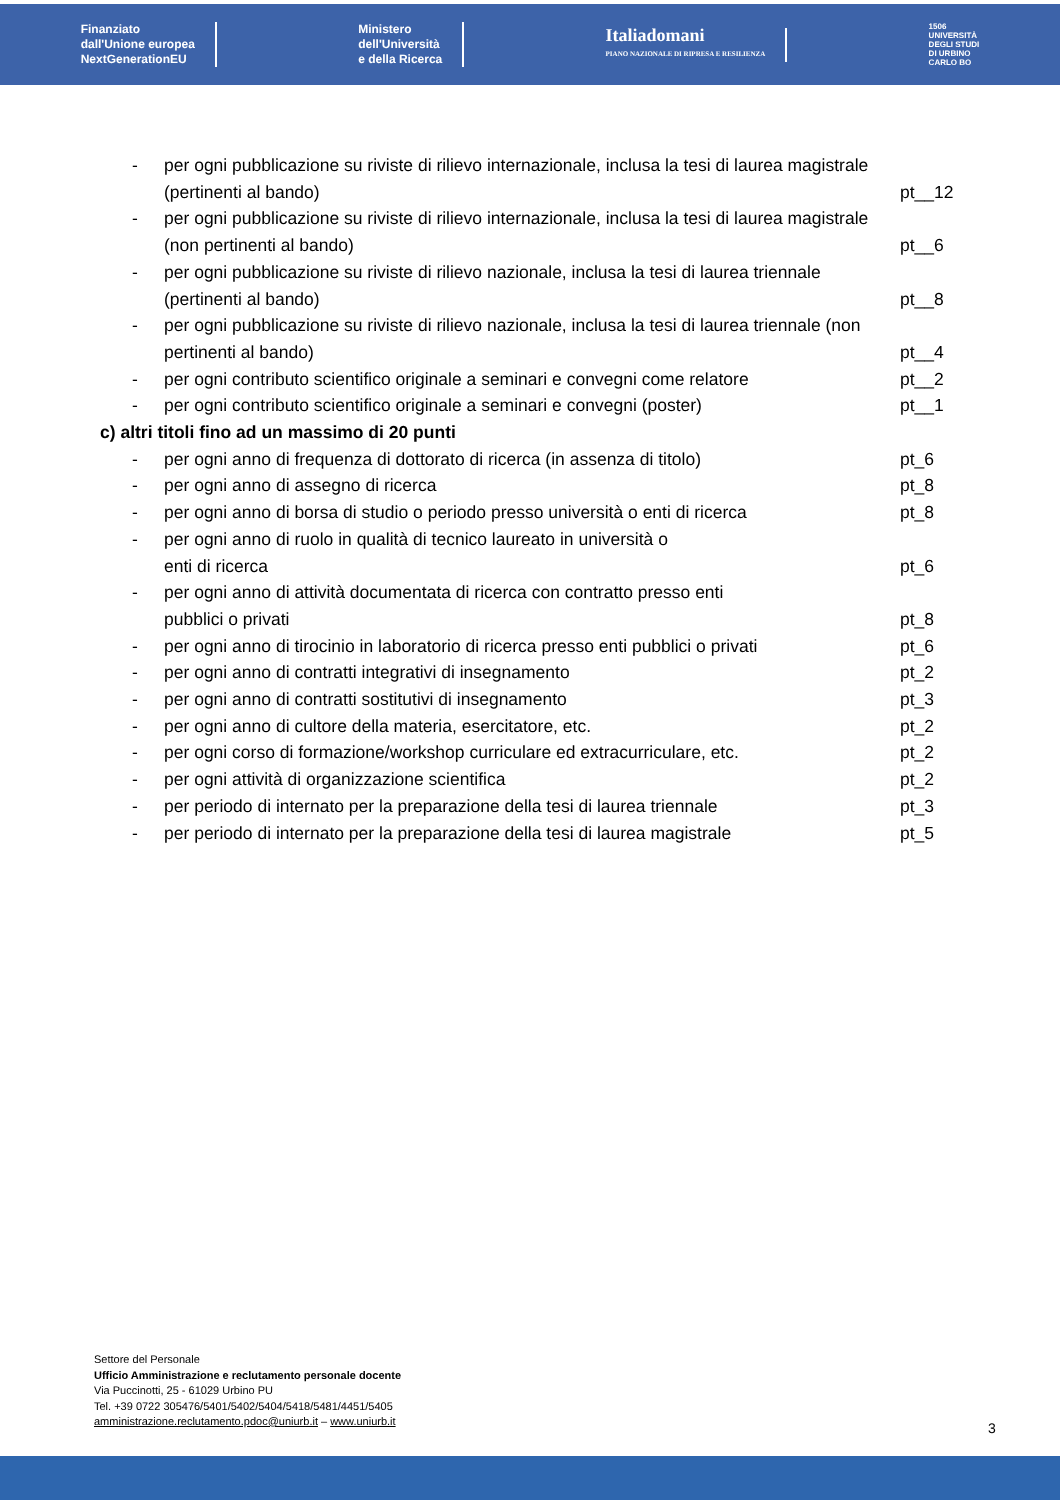Finanziato
dall'Unione europea
NextGenerationEU
Ministero
dell'Università
e della Ricerca
Italiadomani
PIANO NAZIONALE DI RIPRESA E RESILIENZA
1506
UNIVERSITÀ
DEGLI STUDI
DI URBINO
CARLO BO
- per ogni pubblicazione su riviste di rilievo internazionale, inclusa la tesi di laurea magistrale (pertinenti al bando) pt__12
- per ogni pubblicazione su riviste di rilievo internazionale, inclusa la tesi di laurea magistrale (non pertinenti al bando) pt__6
- per ogni pubblicazione su riviste di rilievo nazionale, inclusa la tesi di laurea triennale (pertinenti al bando) pt__8
- per ogni pubblicazione su riviste di rilievo nazionale, inclusa la tesi di laurea triennale (non pertinenti al bando) pt__4
- per ogni contributo scientifico originale a seminari e convegni come relatore pt__2
- per ogni contributo scientifico originale a seminari e convegni (poster) pt__1
c) altri titoli fino ad un massimo di 20 punti
- per ogni anno di frequenza di dottorato di ricerca (in assenza di titolo) pt_6
- per ogni anno di assegno di ricerca pt_8
- per ogni anno di borsa di studio o periodo presso università o enti di ricerca pt_8
- per ogni anno di ruolo in qualità di tecnico laureato in università o
enti di ricerca pt_6
- per ogni anno di attività documentata di ricerca con contratto presso enti
pubblici o privati pt_8
- per ogni anno di tirocinio in laboratorio di ricerca presso enti pubblici o privati pt_6
- per ogni anno di contratti integrativi di insegnamento pt_2
- per ogni anno di contratti sostitutivi di insegnamento pt_3
- per ogni anno di cultore della materia, esercitatore, etc. pt_2
- per ogni corso di formazione/workshop curriculare ed extracurriculare, etc. pt_2
- per ogni attività di organizzazione scientifica pt_2
- per periodo di internato per la preparazione della tesi di laurea triennale pt_3
- per periodo di internato per la preparazione della tesi di laurea magistrale pt_5
Settore del Personale
Ufficio Amministrazione e reclutamento personale docente
Via Puccinotti, 25 - 61029 Urbino PU
Tel. +39 0722 305476/5401/5402/5404/5418/5481/4451/5405
amministrazione.reclutamento.pdoc@uniurb.it – www.uniurb.it
3